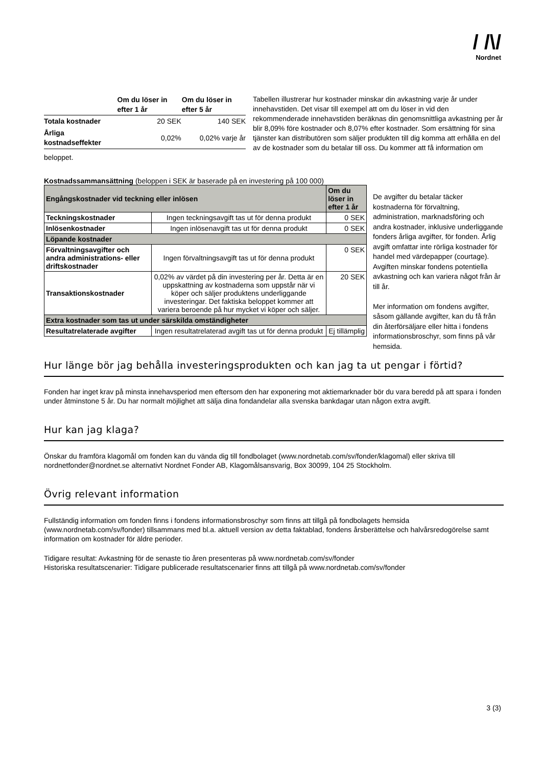/ /\/
Nordnet
| | Om du löser in efter 1 år | Om du löser in efter 5 år |
| --- | --- | --- |
| Totala kostnader | 20 SEK | 140 SEK |
| Årliga kostnadseffekter | 0,02% | 0,02% varje år |
Tabellen illustrerar hur kostnader minskar din avkastning varje år under innehavstiden. Det visar till exempel att om du löser in vid den rekommenderade innehavstiden beräknas din genomsnittliga avkastning per år blir 8,09% före kostnader och 8,07% efter kostnader. Som ersättning för sina tjänster kan distributören som säljer produkten till dig komma att erhålla en del av de kostnader som du betalar till oss. Du kommer att få information om beloppet.
Kostnadssammansättning (beloppen i SEK är baserade på en investering på 100 000)
| Engångskostnader vid teckning eller inlösen | | Om du löser in efter 1 år |
| --- | --- | --- |
| Teckningskostnader | Ingen teckningsavgift tas ut för denna produkt | 0 SEK |
| Inlösenkostnader | Ingen inlösenavgift tas ut för denna produkt | 0 SEK |
| Löpande kostnader | | |
| Förvaltningsavgifter och andra administrations- eller driftskostnader | Ingen förvaltningsavgift tas ut för denna produkt | 0 SEK |
| Transaktionskostnader | 0,02% av värdet på din investering per år. Detta är en uppskattning av kostnaderna som uppstår när vi köper och säljer produktens underliggande investeringar. Det faktiska beloppet kommer att variera beroende på hur mycket vi köper och säljer. | 20 SEK |
| Extra kostnader som tas ut under särskilda omständigheter | | |
| Resultatrelaterade avgifter | Ingen resultatrelaterad avgift tas ut för denna produkt | Ej tillämplig |
De avgifter du betalar täcker kostnaderna för förvaltning, administration, marknadsföring och andra kostnader, inklusive underliggande fonders årliga avgifter, för fonden. Årlig avgift omfattar inte rörliga kostnader för handel med värdepapper (courtage). Avgiften minskar fondens potentiella avkastning och kan variera något från år till år.
Mer information om fondens avgifter, såsom gällande avgifter, kan du få från din återförsäljare eller hitta i fondens informationsbroschyr, som finns på vår hemsida.
Hur länge bör jag behålla investeringsprodukten och kan jag ta ut pengar i förtid?
Fonden har inget krav på minsta innehavsperiod men eftersom den har exponering mot aktiemarknader bör du vara beredd på att spara i fonden under åtminstone 5 år. Du har normalt möjlighet att sälja dina fondandelar alla svenska bankdagar utan någon extra avgift.
Hur kan jag klaga?
Önskar du framföra klagomål om fonden kan du vända dig till fondbolaget (www.nordnetab.com/sv/fonder/klagomal) eller skriva till nordnetfonder@nordnet.se alternativt Nordnet Fonder AB, Klagomålsansvarig, Box 30099, 104 25 Stockholm.
Övrig relevant information
Fullständig information om fonden finns i fondens informationsbroschyr som finns att tillgå på fondbolagets hemsida (www.nordnetab.com/sv/fonder) tillsammans med bl.a. aktuell version av detta faktablad, fondens årsberättelse och halvårsredogörelse samt information om kostnader för äldre perioder.
Tidigare resultat: Avkastning för de senaste tio åren presenteras på www.nordnetab.com/sv/fonder
Historiska resultatscenarier: Tidigare publicerade resultatscenarier finns att tillgå på www.nordnetab.com/sv/fonder
3 (3)